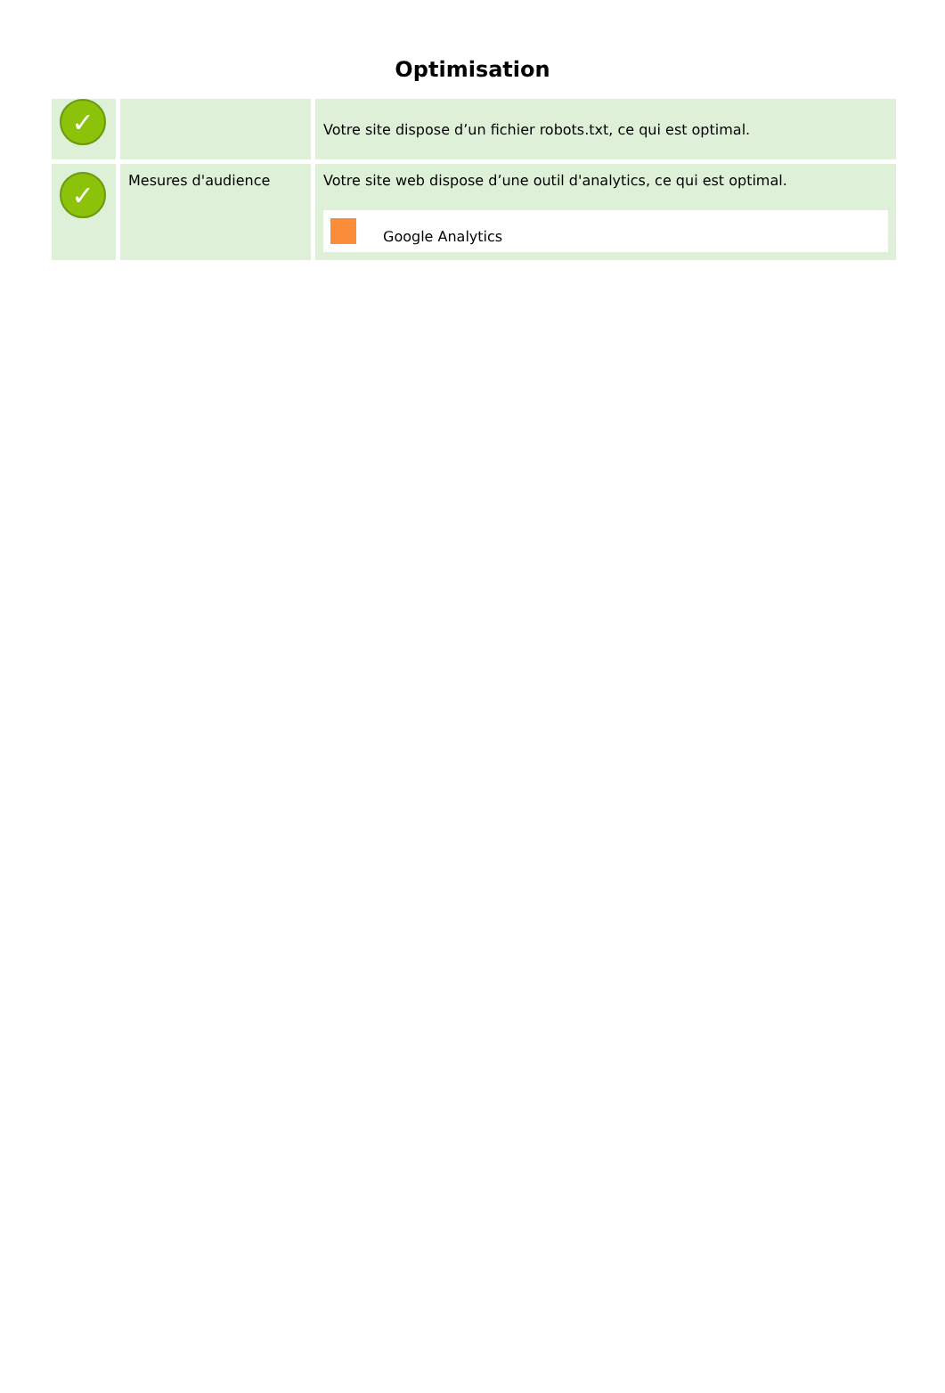Optimisation
| ✓ | | Votre site dispose d’un fichier robots.txt, ce qui est optimal. |
| ✓ | Mesures d'audience | Votre site web dispose d’une outil d'analytics, ce qui est optimal. Google Analytics |